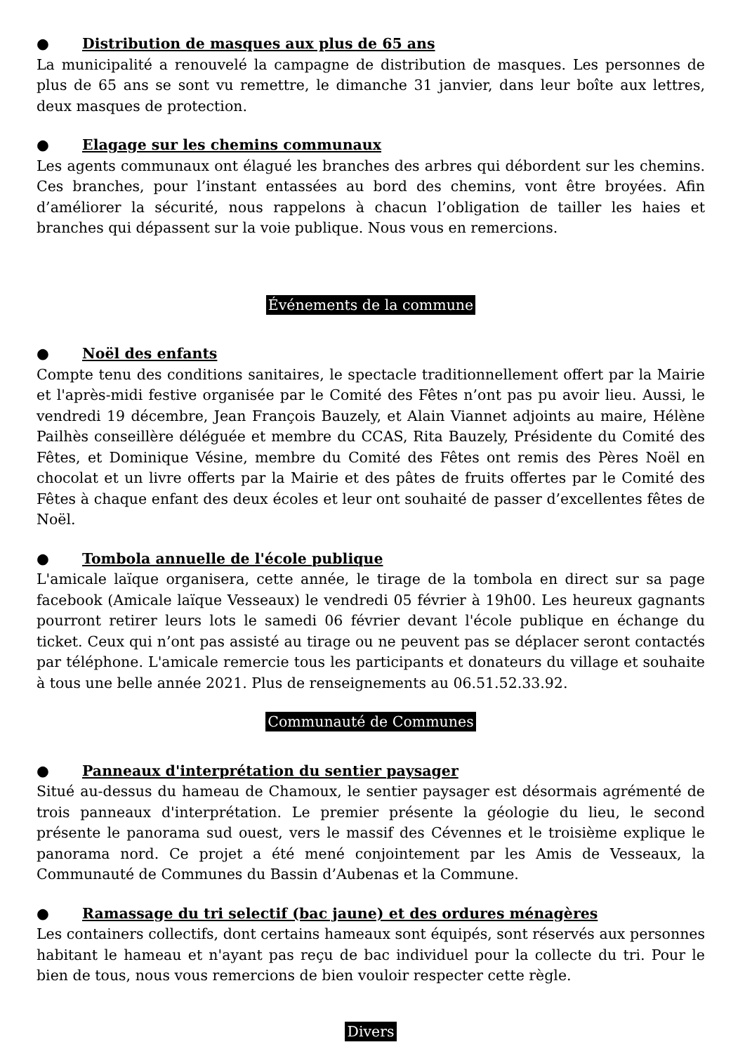● Distribution de masques aux plus de 65 ans
La municipalité a renouvelé la campagne de distribution de masques. Les personnes de plus de 65 ans se sont vu remettre, le dimanche 31 janvier, dans leur boîte aux lettres, deux masques de protection.
● Elagage sur les chemins communaux
Les agents communaux ont élagué les branches des arbres qui débordent sur les chemins. Ces branches, pour l’instant entassées au bord des chemins, vont être broyées. Afin d’améliorer la sécurité, nous rappelons à chacun l’obligation de tailler les haies et branches qui dépassent sur la voie publique. Nous vous en remercions.
Événements de la commune
● Noël des enfants
Compte tenu des conditions sanitaires, le spectacle traditionnellement offert par la Mairie et l'après-midi festive organisée par le Comité des Fêtes n’ont pas pu avoir lieu. Aussi, le vendredi 19 décembre, Jean François Bauzely, et Alain Viannet adjoints au maire, Hélène Pailhès conseillère déléguée et membre du CCAS, Rita Bauzely, Présidente du Comité des Fêtes, et Dominique Vésine, membre du Comité des Fêtes ont remis des Pères Noël en chocolat et un livre offerts par la Mairie et des pâtes de fruits offertes par le Comité des Fêtes à chaque enfant des deux écoles et leur ont souhaité de passer d’excellentes fêtes de Noël.
● Tombola annuelle de l'école publique
L'amicale laïque organisera, cette année, le tirage de la tombola en direct sur sa page facebook (Amicale laïque Vesseaux) le vendredi 05 février à 19h00. Les heureux gagnants pourront retirer leurs lots le samedi 06 février devant l'école publique en échange du ticket. Ceux qui n’ont pas assisté au tirage ou ne peuvent pas se déplacer seront contactés par téléphone. L'amicale remercie tous les participants et donateurs du village et souhaite à tous une belle année 2021. Plus de renseignements au 06.51.52.33.92.
Communauté de Communes
● Panneaux d'interprétation du sentier paysager
Situé au-dessus du hameau de Chamoux, le sentier paysager est désormais agrémenté de trois panneaux d'interprétation. Le premier présente la géologie du lieu, le second présente le panorama sud ouest, vers le massif des Cévennes et le troisième explique le panorama nord. Ce projet a été mené conjointement par les Amis de Vesseaux, la Communauté de Communes du Bassin d’Aubenas et la Commune.
● Ramassage du tri selectif (bac jaune) et des ordures ménagères
Les containers collectifs, dont certains hameaux sont équipés, sont réservés aux personnes habitant le hameau et n'ayant pas reçu de bac individuel pour la collecte du tri. Pour le bien de tous, nous vous remercions de bien vouloir respecter cette règle.
Divers